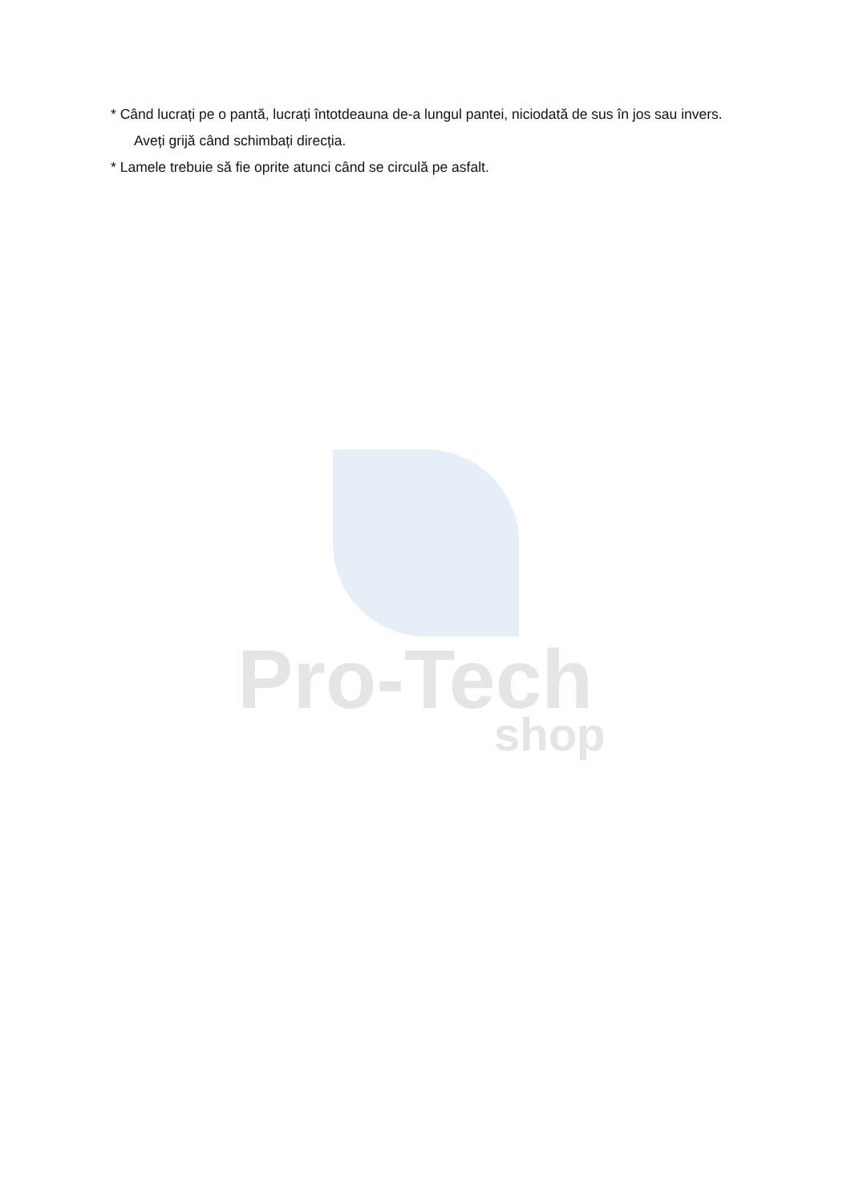* Când lucrați pe o pantă, lucrați întotdeauna de-a lungul pantei, niciodată de sus în jos sau invers.
Aveți grijă când schimbați direcția.
* Lamele trebuie să fie oprite atunci când se circulă pe asfalt.
Pro-Tech
shop